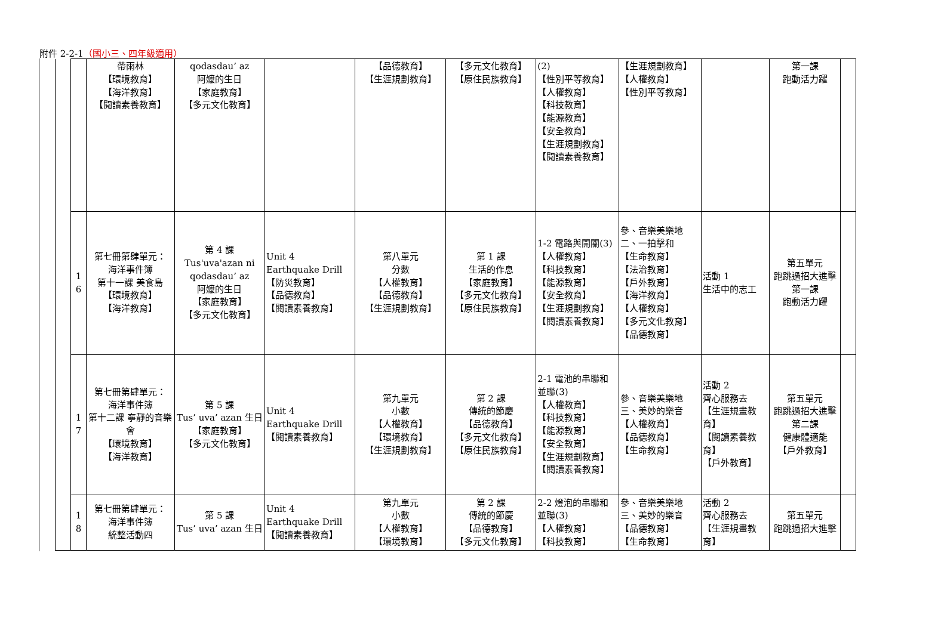附件 2-2-1（國小三、四年級適用）
| | | 帶雨林 【環境教育】 【海洋教育】 【閱讀素養教育】 | qodasdau’ az 阿嬤的生日 【家庭教育】 【多元文化教育】 | | 【品德教育】 【生涯規劃教育】 | 【多元文化教育】 【原住民族教育】 | (2) 【性別平等教育】 【人權教育】 【科技教育】 【能源教育】 【安全教育】 【生涯規劃教育】 【閱讀素養教育】 | 【生涯規劃教育】 【人權教育】 【性別平等教育】 | | 第一課 跑動活力躍 | |
| | 1 6 | 第七冊第肆單元： 海洋事件簿 第十一課 美食島 【環境教育】 【海洋教育】 | 第 4 課 Tus'uva'azan ni qodasdau’ az 阿嬤的生日 【家庭教育】 【多元文化教育】 | Unit 4 Earthquake Drill 【防災教育】 【品德教育】 【閱讀素養教育】 | 第八單元 分數 【人權教育】 【品德教育】 【生涯規劃教育】 | 第 1 課 生活的作息 【家庭教育】 【多元文化教育】 【原住民族教育】 | 1-2 電路與開關(3) 【人權教育】 【科技教育】 【能源教育】 【安全教育】 【生涯規劃教育】 【閱讀素養教育】 | 參、音樂美樂地 二、一拍擊和 【生命教育】 【法治教育】 【戶外教育】 【海洋教育】 【人權教育】 【多元文化教育】 【品德教育】 | 活動 1 生活中的志工 | 第五單元 跑跳過招大進擊 第一課 跑動活力躍 | |
| | 1 7 | 第七冊第肆單元： 海洋事件簿 第十二課 寧靜的音樂會 【環境教育】 【海洋教育】 | 第 5 課 Tus’ uva’ azan 生日 【家庭教育】 【多元文化教育】 | Unit 4 Earthquake Drill 【閱讀素養教育】 | 第九單元 小數 【人權教育】 【環境教育】 【生涯規劃教育】 | 第 2 課 傳統的節慶 【品德教育】 【多元文化教育】 【原住民族教育】 | 2-1 電池的串聯和並聯(3) 【人權教育】 【科技教育】 【能源教育】 【安全教育】 【生涯規劃教育】 【閱讀素養教育】 | 參、音樂美樂地 三、美妙的樂音 【人權教育】 【品德教育】 【生命教育】 | 活動 2 齊心服務去 【生涯規畫教育】 【閱讀素養教育】 【戶外教育】 | 第五單元 跑跳過招大進擊 第二課 健康體適能 【戶外教育】 | |
| | 1 8 | 第七冊第肆單元： 海洋事件簿 統整活動四 | 第 5 課 Tus’ uva’ azan 生日 | Unit 4 Earthquake Drill 【閱讀素養教育】 | 第九單元 小數 【人權教育】 【環境教育】 | 第 2 課 傳統的節慶 【品德教育】 【多元文化教育】 | 2-2 燈泡的串聯和並聯(3) 【人權教育】 【科技教育】 | 參、音樂美樂地 三、美妙的樂音 【品德教育】 【生命教育】 | 活動 2 齊心服務去 【生涯規畫教育】 | 第五單元 跑跳過招大進擊 | |